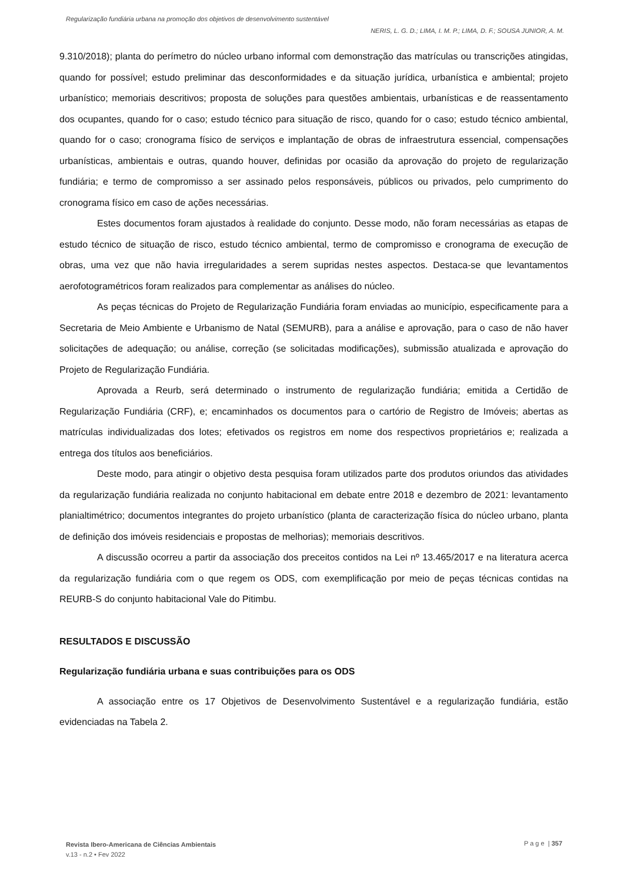Regularização fundiária urbana na promoção dos objetivos de desenvolvimento sustentável
NERIS, L. G. D.; LIMA, I. M. P.; LIMA, D. F.; SOUSA JUNIOR, A. M.
9.310/2018); planta do perímetro do núcleo urbano informal com demonstração das matrículas ou transcrições atingidas, quando for possível; estudo preliminar das desconformidades e da situação jurídica, urbanística e ambiental; projeto urbanístico; memoriais descritivos; proposta de soluções para questões ambientais, urbanísticas e de reassentamento dos ocupantes, quando for o caso; estudo técnico para situação de risco, quando for o caso; estudo técnico ambiental, quando for o caso; cronograma físico de serviços e implantação de obras de infraestrutura essencial, compensações urbanísticas, ambientais e outras, quando houver, definidas por ocasião da aprovação do projeto de regularização fundiária; e termo de compromisso a ser assinado pelos responsáveis, públicos ou privados, pelo cumprimento do cronograma físico em caso de ações necessárias.
Estes documentos foram ajustados à realidade do conjunto. Desse modo, não foram necessárias as etapas de estudo técnico de situação de risco, estudo técnico ambiental, termo de compromisso e cronograma de execução de obras, uma vez que não havia irregularidades a serem supridas nestes aspectos. Destaca-se que levantamentos aerofotogramétricos foram realizados para complementar as análises do núcleo.
As peças técnicas do Projeto de Regularização Fundiária foram enviadas ao município, especificamente para a Secretaria de Meio Ambiente e Urbanismo de Natal (SEMURB), para a análise e aprovação, para o caso de não haver solicitações de adequação; ou análise, correção (se solicitadas modificações), submissão atualizada e aprovação do Projeto de Regularização Fundiária.
Aprovada a Reurb, será determinado o instrumento de regularização fundiária; emitida a Certidão de Regularização Fundiária (CRF), e; encaminhados os documentos para o cartório de Registro de Imóveis; abertas as matrículas individualizadas dos lotes; efetivados os registros em nome dos respectivos proprietários e; realizada a entrega dos títulos aos beneficiários.
Deste modo, para atingir o objetivo desta pesquisa foram utilizados parte dos produtos oriundos das atividades da regularização fundiária realizada no conjunto habitacional em debate entre 2018 e dezembro de 2021: levantamento planialtimétrico; documentos integrantes do projeto urbanístico (planta de caracterização física do núcleo urbano, planta de definição dos imóveis residenciais e propostas de melhorias); memoriais descritivos.
A discussão ocorreu a partir da associação dos preceitos contidos na Lei nº 13.465/2017 e na literatura acerca da regularização fundiária com o que regem os ODS, com exemplificação por meio de peças técnicas contidas na REURB-S do conjunto habitacional Vale do Pitimbu.
RESULTADOS E DISCUSSÃO
Regularização fundiária urbana e suas contribuições para os ODS
A associação entre os 17 Objetivos de Desenvolvimento Sustentável e a regularização fundiária, estão evidenciadas na Tabela 2.
Revista Ibero-Americana de Ciências Ambientais
v.13 - n.2 • Fev 2022
P a g e | 357